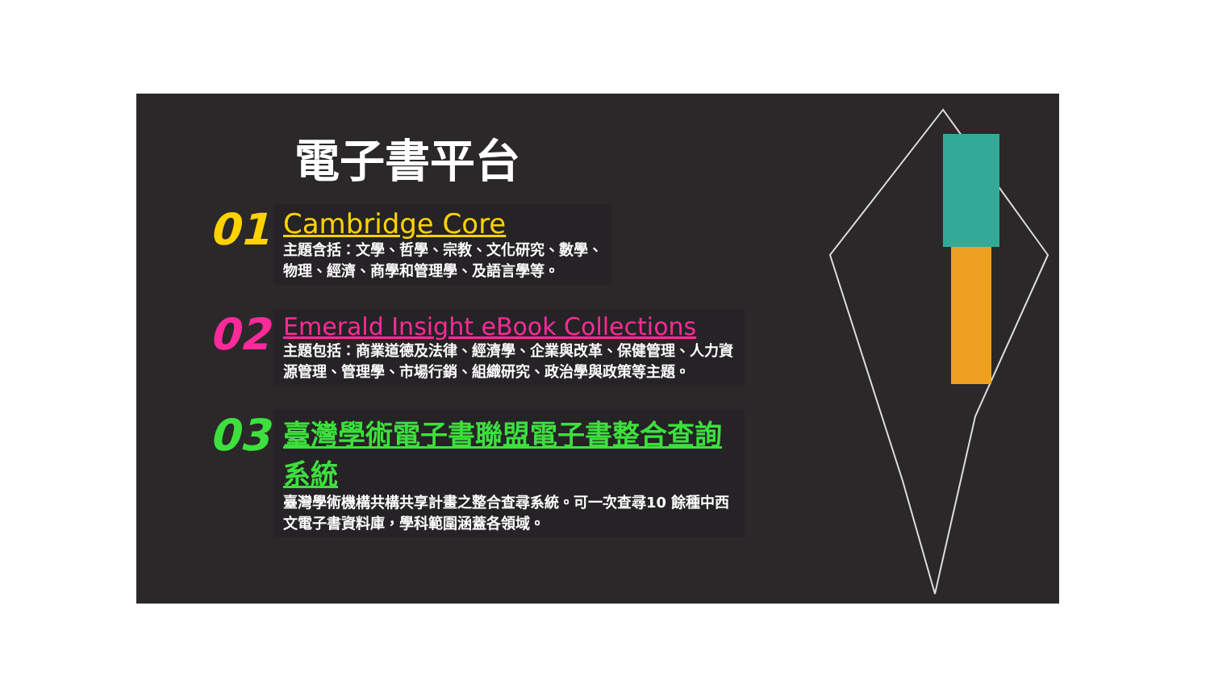電子書平台
01
Cambridge Core
主題含括：文學、哲學、宗教、文化研究、數學、
物理、經濟、商學和管理學、及語言學等。
02
Emerald Insight eBook Collections
主題包括：商業道德及法律、經濟學、企業與改革、保健管理、人力資源管理、管理學、市場行銷、組織研究、政治學與政策等主題。
03
臺灣學術電子書聯盟電子書整合查詢系統
臺灣學術機構共構共享計畫之整合查尋系統。可一次查尋10 餘種中西文電子書資料庫，學科範圍涵蓋各領域。